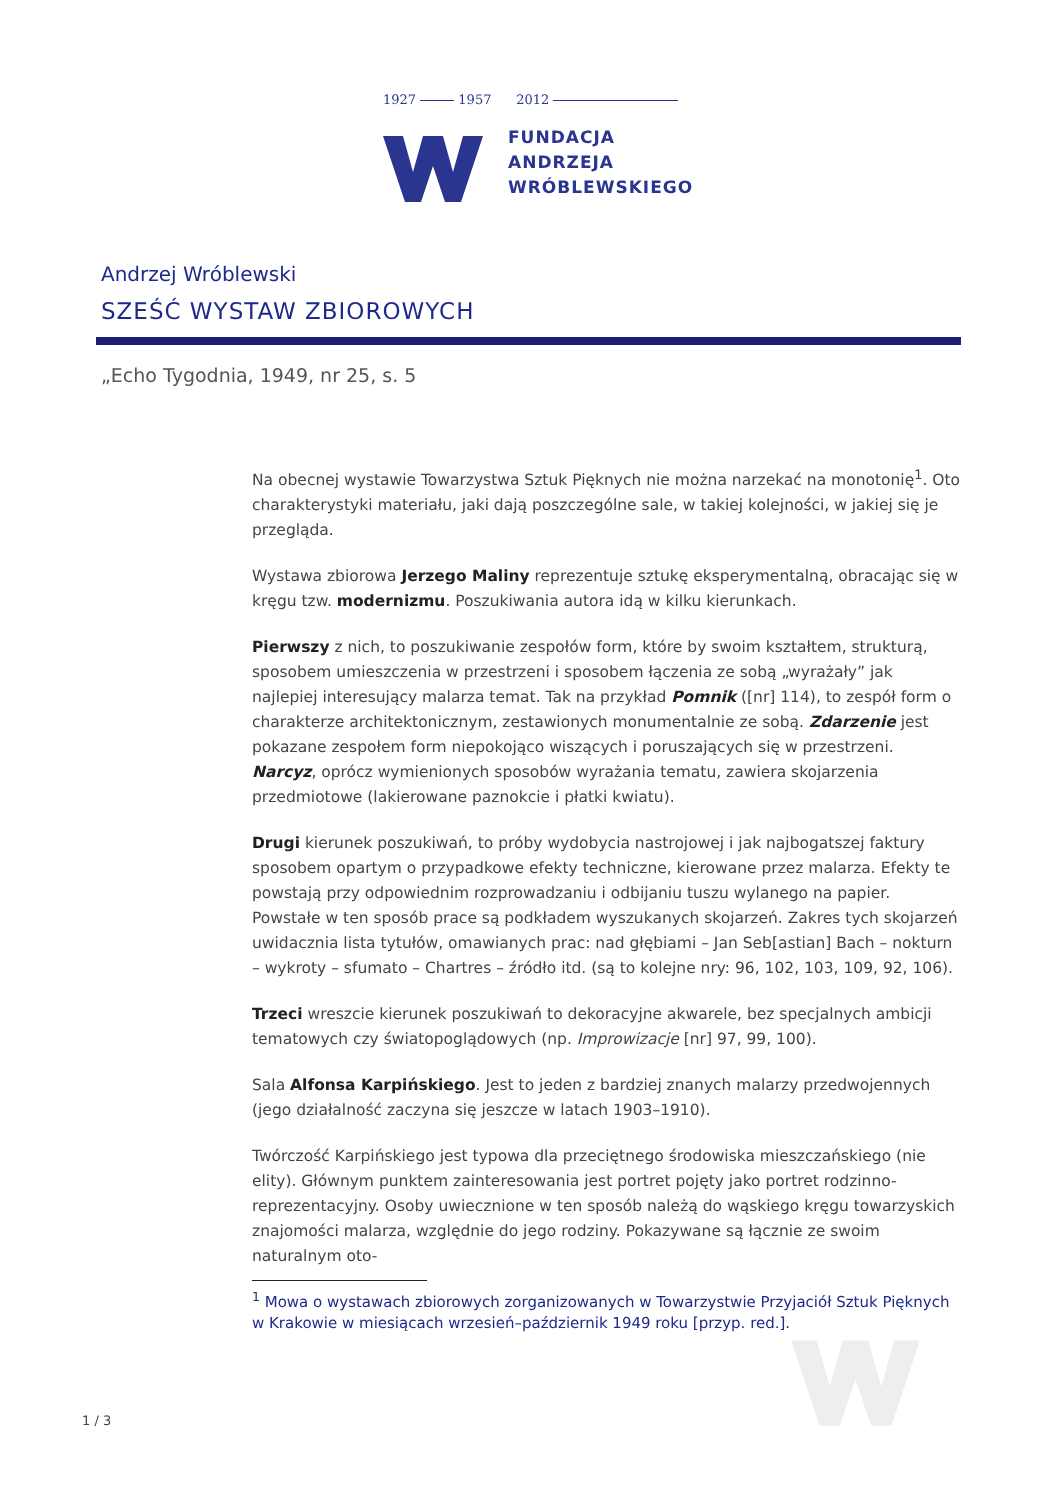1927 1957 2012
FUNDACJA
ANDRZEJA
WRÓBLEWSKIEGO
Andrzej Wróblewski
SZEŚĆ WYSTAW ZBIOROWYCH
„Echo Tygodnia, 1949, nr 25, s. 5
Na obecnej wystawie Towarzystwa Sztuk Pięknych nie można narzekać na monotonię<sup>1</sup>. Oto charakterystyki materiału, jaki dają poszczególne sale, w takiej kolejności, w jakiej się je przegląda.
Wystawa zbiorowa Jerzego Maliny reprezentuje sztukę eksperymentalną, obracając się w kręgu tzw. modernizmu. Poszukiwania autora idą w kilku kierunkach.
Pierwszy z nich, to poszukiwanie zespołów form, które by swoim kształtem, strukturą, sposobem umieszczenia w przestrzeni i sposobem łączenia ze sobą „wyrażały” jak najlepiej interesujący malarza temat. Tak na przykład Pomnik ([nr] 114), to zespół form o charakterze architektonicznym, zestawionych monumentalnie ze sobą. Zdarzenie jest pokazane zespołem form niepokojąco wiszących i poruszających się w przestrzeni. Narcyz, oprócz wymienionych sposobów wyrażania tematu, zawiera skojarzenia przedmiotowe (lakierowane paznokcie i płatki kwiatu).
Drugi kierunek poszukiwań, to próby wydobycia nastrojowej i jak najbogatszej faktury sposobem opartym o przypadkowe efekty techniczne, kierowane przez malarza. Efekty te powstają przy odpowiednim rozprowadzaniu i odbijaniu tuszu wylanego na papier. Powstałe w ten sposób prace są podkładem wyszukanych skojarzeń. Zakres tych skojarzeń uwidacznia lista tytułów, omawianych prac: nad głębiami – Jan Seb[astian] Bach – nokturn – wykroty – sfumato – Chartres – źródło itd. (są to kolejne nry: 96, 102, 103, 109, 92, 106).
Trzeci wreszcie kierunek poszukiwań to dekoracyjne akwarele, bez specjalnych ambicji tematowych czy światopoglądowych (np. Improwizacje [nr] 97, 99, 100).
Sala Alfonsa Karpińskiego. Jest to jeden z bardziej znanych malarzy przedwojennych (jego działalność zaczyna się jeszcze w latach 1903–1910).
Twórczość Karpińskiego jest typowa dla przeciętnego środowiska mieszczańskiego (nie elity). Głównym punktem zainteresowania jest portret pojęty jako portret rodzinno-reprezentacyjny. Osoby uwiecznione w ten sposób należą do wąskiego kręgu towarzyskich znajomości malarza, względnie do jego rodziny. Pokazywane są łącznie ze swoim naturalnym oto-
<sup>1</sup> Mowa o wystawach zbiorowych zorganizowanych w Towarzystwie Przyjaciół Sztuk Pięknych w Krakowie w miesiącach wrzesień–październik 1949 roku [przyp. red.].
1 / 3